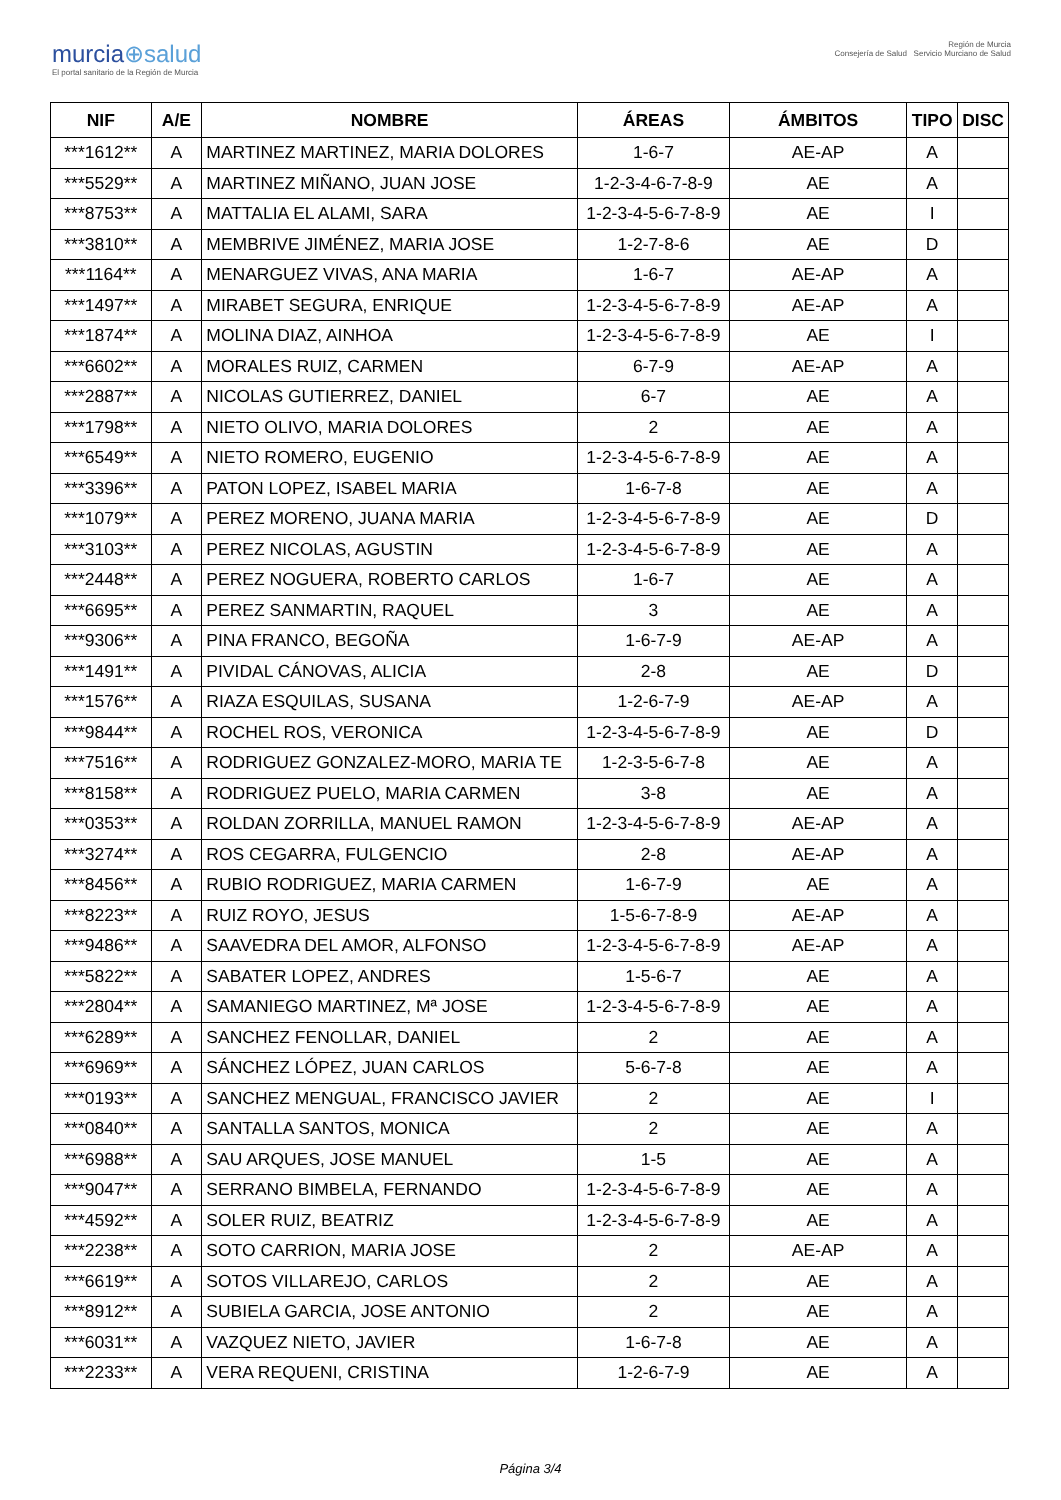murcia⊕salud
El portal sanitario de la Región de Murcia
Región de Murcia
Consejería de Salud Servicio Murciano de Salud
| NIF | A/E | NOMBRE | ÁREAS | ÁMBITOS | TIPO | DISC |
| --- | --- | --- | --- | --- | --- | --- |
| ***1612** | A | MARTINEZ MARTINEZ, MARIA DOLORES | 1-6-7 | AE-AP | A | |
| ***5529** | A | MARTINEZ MIÑANO, JUAN JOSE | 1-2-3-4-6-7-8-9 | AE | A | |
| ***8753** | A | MATTALIA EL ALAMI, SARA | 1-2-3-4-5-6-7-8-9 | AE | I | |
| ***3810** | A | MEMBRIVE JIMÉNEZ, MARIA JOSE | 1-2-7-8-6 | AE | D | |
| ***1164** | A | MENARGUEZ VIVAS, ANA MARIA | 1-6-7 | AE-AP | A | |
| ***1497** | A | MIRABET SEGURA, ENRIQUE | 1-2-3-4-5-6-7-8-9 | AE-AP | A | |
| ***1874** | A | MOLINA DIAZ, AINHOA | 1-2-3-4-5-6-7-8-9 | AE | I | |
| ***6602** | A | MORALES RUIZ, CARMEN | 6-7-9 | AE-AP | A | |
| ***2887** | A | NICOLAS GUTIERREZ, DANIEL | 6-7 | AE | A | |
| ***1798** | A | NIETO OLIVO, MARIA DOLORES | 2 | AE | A | |
| ***6549** | A | NIETO ROMERO, EUGENIO | 1-2-3-4-5-6-7-8-9 | AE | A | |
| ***3396** | A | PATON LOPEZ, ISABEL MARIA | 1-6-7-8 | AE | A | |
| ***1079** | A | PEREZ MORENO, JUANA MARIA | 1-2-3-4-5-6-7-8-9 | AE | D | |
| ***3103** | A | PEREZ NICOLAS, AGUSTIN | 1-2-3-4-5-6-7-8-9 | AE | A | |
| ***2448** | A | PEREZ NOGUERA, ROBERTO CARLOS | 1-6-7 | AE | A | |
| ***6695** | A | PEREZ SANMARTIN, RAQUEL | 3 | AE | A | |
| ***9306** | A | PINA FRANCO, BEGOÑA | 1-6-7-9 | AE-AP | A | |
| ***1491** | A | PIVIDAL CÁNOVAS, ALICIA | 2-8 | AE | D | |
| ***1576** | A | RIAZA ESQUILAS, SUSANA | 1-2-6-7-9 | AE-AP | A | |
| ***9844** | A | ROCHEL ROS, VERONICA | 1-2-3-4-5-6-7-8-9 | AE | D | |
| ***7516** | A | RODRIGUEZ GONZALEZ-MORO, MARIA TE | 1-2-3-5-6-7-8 | AE | A | |
| ***8158** | A | RODRIGUEZ PUELO, MARIA CARMEN | 3-8 | AE | A | |
| ***0353** | A | ROLDAN ZORRILLA, MANUEL RAMON | 1-2-3-4-5-6-7-8-9 | AE-AP | A | |
| ***3274** | A | ROS CEGARRA, FULGENCIO | 2-8 | AE-AP | A | |
| ***8456** | A | RUBIO RODRIGUEZ, MARIA CARMEN | 1-6-7-9 | AE | A | |
| ***8223** | A | RUIZ ROYO, JESUS | 1-5-6-7-8-9 | AE-AP | A | |
| ***9486** | A | SAAVEDRA DEL AMOR, ALFONSO | 1-2-3-4-5-6-7-8-9 | AE-AP | A | |
| ***5822** | A | SABATER LOPEZ, ANDRES | 1-5-6-7 | AE | A | |
| ***2804** | A | SAMANIEGO MARTINEZ, Mª JOSE | 1-2-3-4-5-6-7-8-9 | AE | A | |
| ***6289** | A | SANCHEZ FENOLLAR, DANIEL | 2 | AE | A | |
| ***6969** | A | SÁNCHEZ LÓPEZ, JUAN CARLOS | 5-6-7-8 | AE | A | |
| ***0193** | A | SANCHEZ MENGUAL, FRANCISCO JAVIER | 2 | AE | I | |
| ***0840** | A | SANTALLA SANTOS, MONICA | 2 | AE | A | |
| ***6988** | A | SAU ARQUES, JOSE MANUEL | 1-5 | AE | A | |
| ***9047** | A | SERRANO BIMBELA, FERNANDO | 1-2-3-4-5-6-7-8-9 | AE | A | |
| ***4592** | A | SOLER RUIZ, BEATRIZ | 1-2-3-4-5-6-7-8-9 | AE | A | |
| ***2238** | A | SOTO CARRION, MARIA JOSE | 2 | AE-AP | A | |
| ***6619** | A | SOTOS VILLAREJO, CARLOS | 2 | AE | A | |
| ***8912** | A | SUBIELA GARCIA, JOSE ANTONIO | 2 | AE | A | |
| ***6031** | A | VAZQUEZ NIETO, JAVIER | 1-6-7-8 | AE | A | |
| ***2233** | A | VERA REQUENI, CRISTINA | 1-2-6-7-9 | AE | A | |
Página 3/4